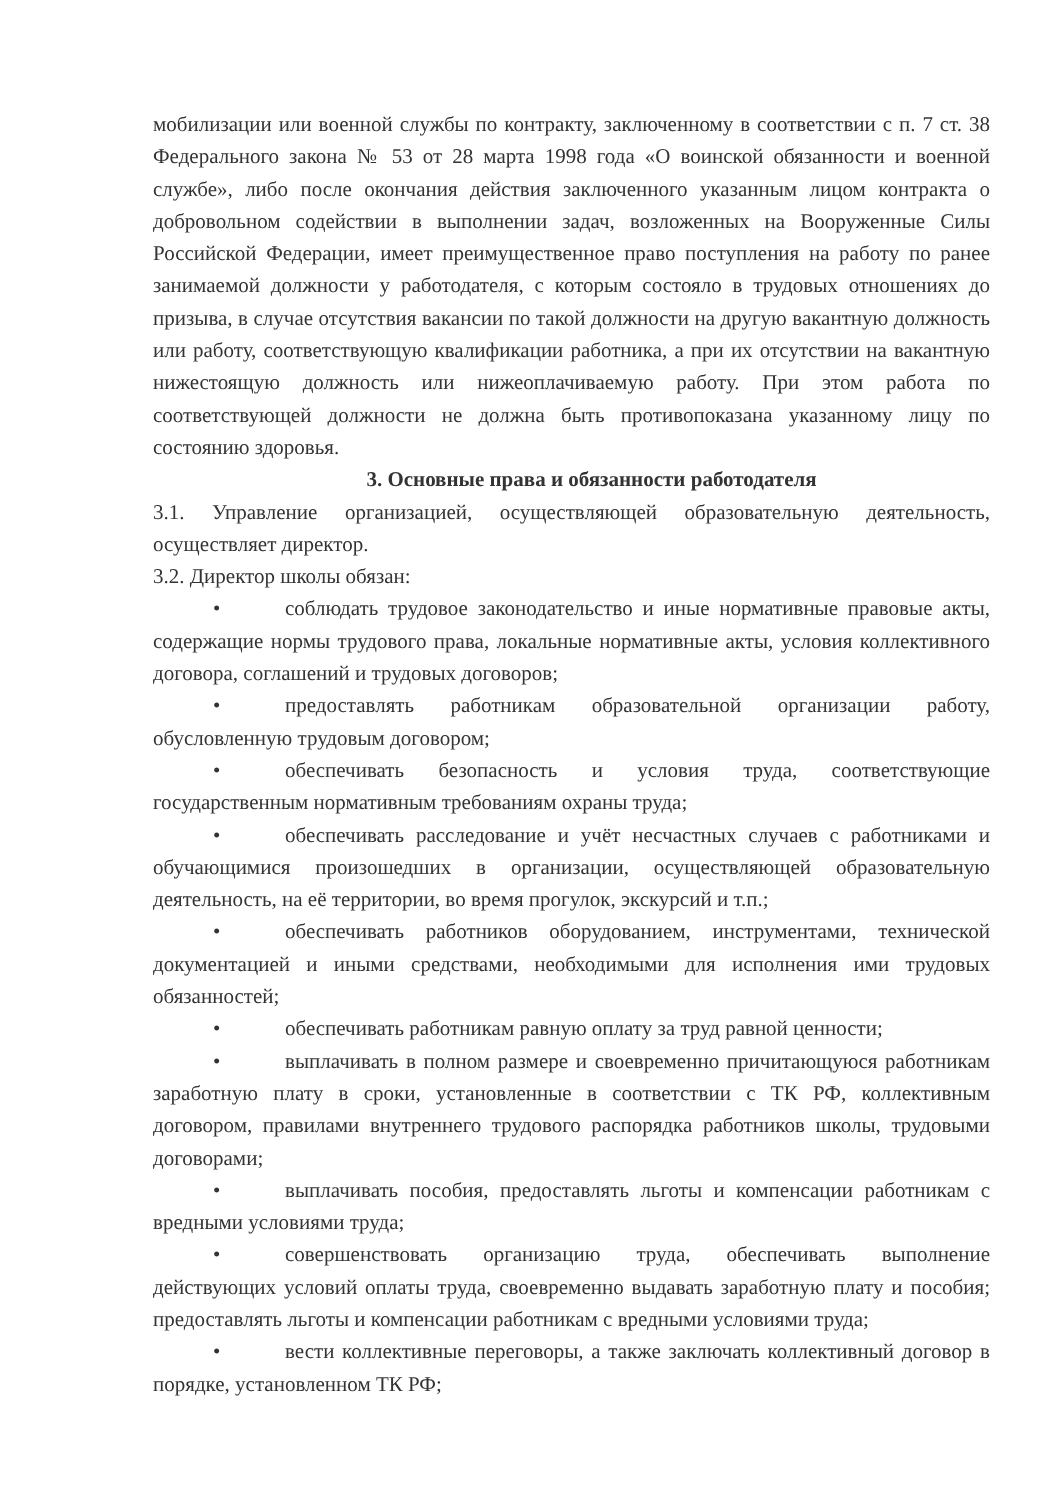мобилизации или военной службы по контракту, заключенному в соответствии с п. 7 ст. 38 Федерального закона № 53 от 28 марта 1998 года «О воинской обязанности и военной службе», либо после окончания действия заключенного указанным лицом контракта о добровольном содействии в выполнении задач, возложенных на Вооруженные Силы Российской Федерации, имеет преимущественное право поступления на работу по ранее занимаемой должности у работодателя, с которым состояло в трудовых отношениях до призыва, в случае отсутствия вакансии по такой должности на другую вакантную должность или работу, соответствующую квалификации работника, а при их отсутствии на вакантную нижестоящую должность или нижеоплачиваемую работу. При этом работа по соответствующей должности не должна быть противопоказана указанному лицу по состоянию здоровья.
3. Основные права и обязанности работодателя
3.1. Управление организацией, осуществляющей образовательную деятельность, осуществляет директор.
3.2. Директор школы обязан:
• соблюдать трудовое законодательство и иные нормативные правовые акты, содержащие нормы трудового права, локальные нормативные акты, условия коллективного договора, соглашений и трудовых договоров;
• предоставлять работникам образовательной организации работу, обусловленную трудовым договором;
• обеспечивать безопасность и условия труда, соответствующие государственным нормативным требованиям охраны труда;
• обеспечивать расследование и учёт несчастных случаев с работниками и обучающимися произошедших в организации, осуществляющей образовательную деятельность, на её территории, во время прогулок, экскурсий и т.п.;
• обеспечивать работников оборудованием, инструментами, технической документацией и иными средствами, необходимыми для исполнения ими трудовых обязанностей;
• обеспечивать работникам равную оплату за труд равной ценности;
• выплачивать в полном размере и своевременно причитающуюся работникам заработную плату в сроки, установленные в соответствии с ТК РФ, коллективным договором, правилами внутреннего трудового распорядка работников школы, трудовыми договорами;
• выплачивать пособия, предоставлять льготы и компенсации работникам с вредными условиями труда;
• совершенствовать организацию труда, обеспечивать выполнение действующих условий оплаты труда, своевременно выдавать заработную плату и пособия; предоставлять льготы и компенсации работникам с вредными условиями труда;
• вести коллективные переговоры, а также заключать коллективный договор в порядке, установленном ТК РФ;